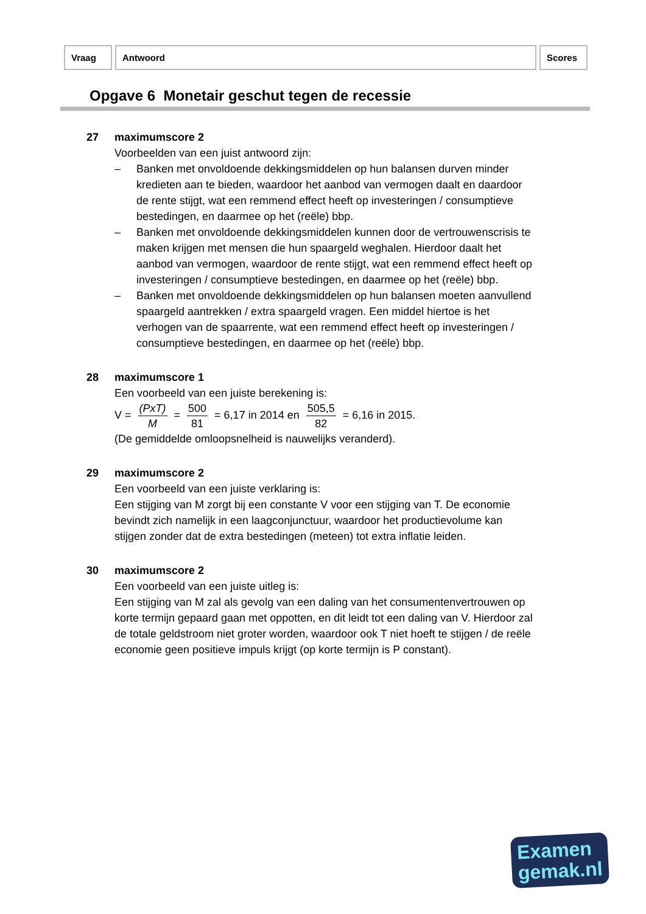| Vraag | Antwoord | Scores |
Opgave 6 Monetair geschut tegen de recessie
27 maximumscore 2
Voorbeelden van een juist antwoord zijn:
– Banken met onvoldoende dekkingsmiddelen op hun balansen durven minder kredieten aan te bieden, waardoor het aanbod van vermogen daalt en daardoor de rente stijgt, wat een remmend effect heeft op investeringen / consumptieve bestedingen, en daarmee op het (reële) bbp.
– Banken met onvoldoende dekkingsmiddelen kunnen door de vertrouwenscrisis te maken krijgen met mensen die hun spaargeld weghalen. Hierdoor daalt het aanbod van vermogen, waardoor de rente stijgt, wat een remmend effect heeft op investeringen / consumptieve bestedingen, en daarmee op het (reële) bbp.
– Banken met onvoldoende dekkingsmiddelen op hun balansen moeten aanvullend spaargeld aantrekken / extra spaargeld vragen. Een middel hiertoe is het verhogen van de spaarrente, wat een remmend effect heeft op investeringen / consumptieve bestedingen, en daarmee op het (reële) bbp.
28 maximumscore 1
Een voorbeeld van een juiste berekening is:
V = (PxT) M = 500 81 = 6,17 in 2014 en 505,5 82 = 6,16 in 2015.
(De gemiddelde omloopsnelheid is nauwelijks veranderd).
29 maximumscore 2
Een voorbeeld van een juiste verklaring is:
Een stijging van M zorgt bij een constante V voor een stijging van T. De economie bevindt zich namelijk in een laagconjunctuur, waardoor het productievolume kan stijgen zonder dat de extra bestedingen (meteen) tot extra inflatie leiden.
30 maximumscore 2
Een voorbeeld van een juiste uitleg is:
Een stijging van M zal als gevolg van een daling van het consumentenvertrouwen op korte termijn gepaard gaan met oppotten, en dit leidt tot een daling van V. Hierdoor zal de totale geldstroom niet groter worden, waardoor ook T niet hoeft te stijgen / de reële economie geen positieve impuls krijgt (op korte termijn is P constant).
Examen
gemak.nl